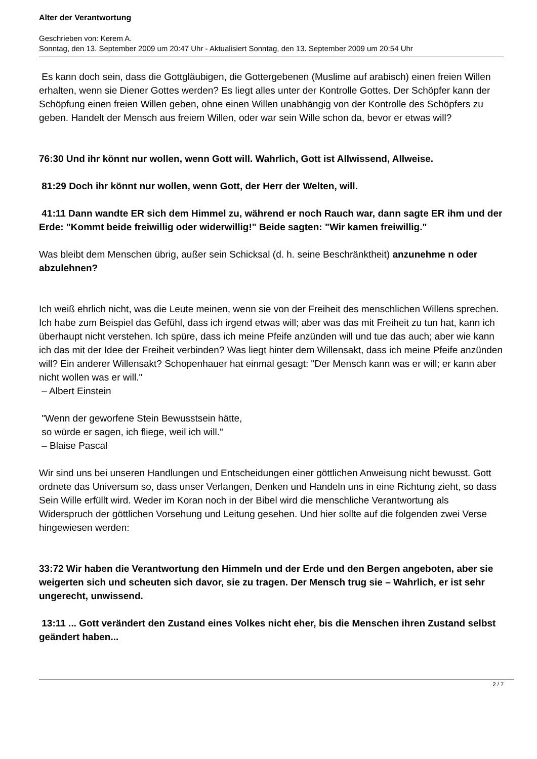Alter der Verantwortung
Geschrieben von: Kerem A.
Sonntag, den 13. September 2009 um 20:47 Uhr - Aktualisiert Sonntag, den 13. September 2009 um 20:54 Uhr
Es kann doch sein, dass die Gottgläubigen, die Gottergebenen (Muslime auf arabisch) einen freien Willen erhalten, wenn sie Diener Gottes werden? Es liegt alles unter der Kontrolle Gottes. Der Schöpfer kann der Schöpfung einen freien Willen geben, ohne einen Willen unabhängig von der Kontrolle des Schöpfers zu geben. Handelt der Mensch aus freiem Willen, oder war sein Wille schon da, bevor er etwas will?
76:30 Und ihr könnt nur wollen, wenn Gott will. Wahrlich, Gott ist Allwissend, Allweise.
81:29 Doch ihr könnt nur wollen, wenn Gott, der Herr der Welten, will.
41:11 Dann wandte ER sich dem Himmel zu, während er noch Rauch war, dann sagte ER ihm und der Erde: "Kommt beide freiwillig oder widerwillig!" Beide sagten: "Wir kamen freiwillig."
Was bleibt dem Menschen übrig, außer sein Schicksal (d. h. seine Beschränktheit) anzunehme n oder abzulehnen?
Ich weiß ehrlich nicht, was die Leute meinen, wenn sie von der Freiheit des menschlichen Willens sprechen. Ich habe zum Beispiel das Gefühl, dass ich irgend etwas will; aber was das mit Freiheit zu tun hat, kann ich überhaupt nicht verstehen. Ich spüre, dass ich meine Pfeife anzünden will und tue das auch; aber wie kann ich das mit der Idee der Freiheit verbinden? Was liegt hinter dem Willensakt, dass ich meine Pfeife anzünden will? Ein anderer Willensakt? Schopenhauer hat einmal gesagt: "Der Mensch kann was er will; er kann aber nicht wollen was er will."
– Albert Einstein
"Wenn der geworfene Stein Bewusstsein hätte,
so würde er sagen, ich fliege, weil ich will."
– Blaise Pascal
Wir sind uns bei unseren Handlungen und Entscheidungen einer göttlichen Anweisung nicht bewusst. Gott ordnete das Universum so, dass unser Verlangen, Denken und Handeln uns in eine Richtung zieht, so dass Sein Wille erfüllt wird. Weder im Koran noch in der Bibel wird die menschliche Verantwortung als Widerspruch der göttlichen Vorsehung und Leitung gesehen. Und hier sollte auf die folgenden zwei Verse hingewiesen werden:
33:72 Wir haben die Verantwortung den Himmeln und der Erde und den Bergen angeboten, aber sie weigerten sich und scheuten sich davor, sie zu tragen. Der Mensch trug sie – Wahrlich, er ist sehr ungerecht, unwissend.
13:11 ... Gott verändert den Zustand eines Volkes nicht eher, bis die Menschen ihren Zustand selbst geändert haben...
2 / 7